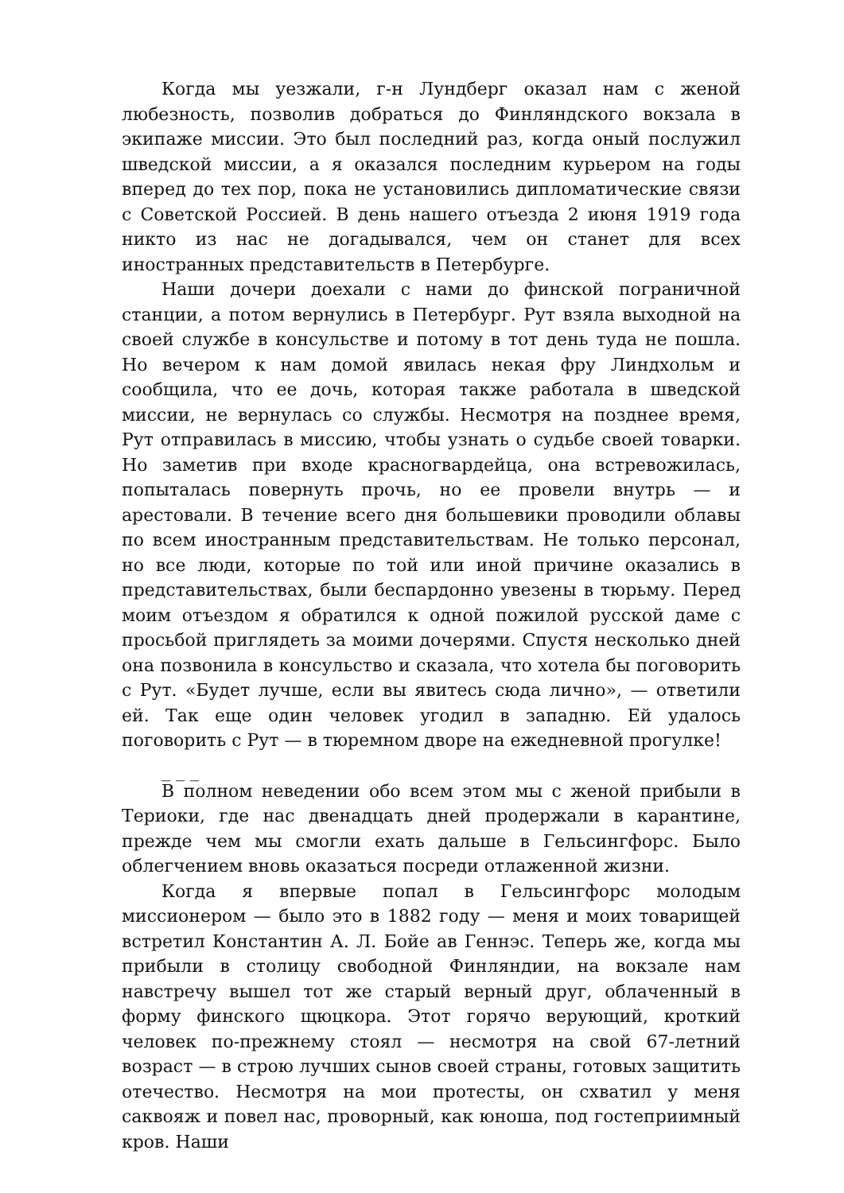Когда мы уезжали, г-н Лундберг оказал нам с женой любезность, позволив добраться до Финляндского вокзала в экипаже миссии. Это был последний раз, когда оный послужил шведской миссии, а я оказался последним курьером на годы вперед до тех пор, пока не установились дипломатические связи с Советской Россией. В день нашего отъезда 2 июня 1919 года никто из нас не догадывался, чем он станет для всех иностранных представительств в Петербурге.
Наши дочери доехали с нами до финской пограничной станции, а потом вернулись в Петербург. Рут взяла выходной на своей службе в консульстве и потому в тот день туда не пошла. Но вечером к нам домой явилась некая фру Линдхольм и сообщила, что ее дочь, которая также работала в шведской миссии, не вернулась со службы. Несмотря на позднее время, Рут отправилась в миссию, чтобы узнать о судьбе своей товарки. Но заметив при входе красногвардейца, она встревожилась, попыталась повернуть прочь, но ее провели внутрь — и арестовали. В течение всего дня большевики проводили облавы по всем иностранным представительствам. Не только персонал, но все люди, которые по той или иной причине оказались в представительствах, были беспардонно увезены в тюрьму. Перед моим отъездом я обратился к одной пожилой русской даме с просьбой приглядеть за моими дочерями. Спустя несколько дней она позвонила в консульство и сказала, что хотела бы поговорить с Рут. «Будет лучше, если вы явитесь сюда лично», — ответили ей. Так еще один человек угодил в западню. Ей удалось поговорить с Рут — в тюремном дворе на ежедневной прогулке!
_ _ _
В полном неведении обо всем этом мы с женой прибыли в Териоки, где нас двенадцать дней продержали в карантине, прежде чем мы смогли ехать дальше в Гельсингфорс. Было облегчением вновь оказаться посреди отлаженной жизни.
Когда я впервые попал в Гельсингфорс молодым миссионером — было это в 1882 году — меня и моих товарищей встретил Константин А. Л. Бойе ав Геннэс. Теперь же, когда мы прибыли в столицу свободной Финляндии, на вокзале нам навстречу вышел тот же старый верный друг, облаченный в форму финского щюцкора. Этот горячо верующий, кроткий человек по-прежнему стоял — несмотря на свой 67-летний возраст — в строю лучших сынов своей страны, готовых защитить отечество. Несмотря на мои протесты, он схватил у меня саквояж и повел нас, проворный, как юноша, под гостеприимный кров. Наши